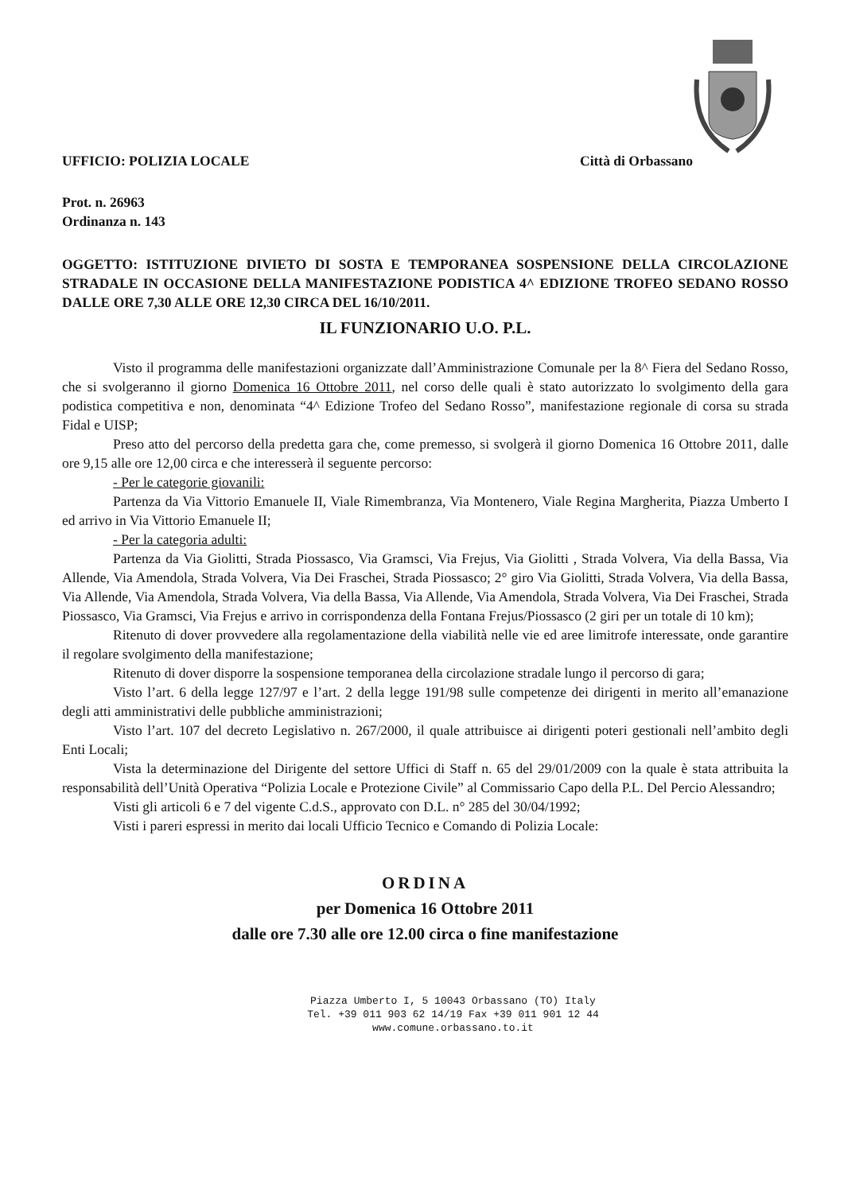UFFICIO: POLIZIA LOCALE Città di Orbassano
Prot. n. 26963
Ordinanza n. 143
OGGETTO: ISTITUZIONE DIVIETO DI SOSTA E TEMPORANEA SOSPENSIONE DELLA CIRCOLAZIONE STRADALE IN OCCASIONE DELLA MANIFESTAZIONE PODISTICA 4^ EDIZIONE TROFEO SEDANO ROSSO DALLE ORE 7,30 ALLE ORE 12,30 CIRCA DEL 16/10/2011.
IL FUNZIONARIO U.O. P.L.
Visto il programma delle manifestazioni organizzate dall’Amministrazione Comunale per la 8^ Fiera del Sedano Rosso, che si svolgeranno il giorno Domenica 16 Ottobre 2011, nel corso delle quali è stato autorizzato lo svolgimento della gara podistica competitiva e non, denominata “4^ Edizione Trofeo del Sedano Rosso”, manifestazione regionale di corsa su strada Fidal e UISP;
Preso atto del percorso della predetta gara che, come premesso, si svolgerà il giorno Domenica 16 Ottobre 2011, dalle ore 9,15 alle ore 12,00 circa e che interesserà il seguente percorso:
- Per le categorie giovanili:
Partenza da Via Vittorio Emanuele II, Viale Rimembranza, Via Montenero, Viale Regina Margherita, Piazza Umberto I ed arrivo in Via Vittorio Emanuele II;
- Per la categoria adulti:
Partenza da Via Giolitti, Strada Piossasco, Via Gramsci, Via Frejus, Via Giolitti , Strada Volvera, Via della Bassa, Via Allende, Via Amendola, Strada Volvera, Via Dei Fraschei, Strada Piossasco; 2° giro Via Giolitti, Strada Volvera, Via della Bassa, Via Allende, Via Amendola, Strada Volvera, Via della Bassa, Via Allende, Via Amendola, Strada Volvera, Via Dei Fraschei, Strada Piossasco, Via Gramsci, Via Frejus e arrivo in corrispondenza della Fontana Frejus/Piossasco (2 giri per un totale di 10 km);
Ritenuto di dover provvedere alla regolamentazione della viabilità nelle vie ed aree limitrofe interessate, onde garantire il regolare svolgimento della manifestazione;
Ritenuto di dover disporre la sospensione temporanea della circolazione stradale lungo il percorso di gara;
Visto l’art. 6 della legge 127/97 e l’art. 2 della legge 191/98 sulle competenze dei dirigenti in merito all’emanazione degli atti amministrativi delle pubbliche amministrazioni;
Visto l’art. 107 del decreto Legislativo n. 267/2000, il quale attribuisce ai dirigenti poteri gestionali nell’ambito degli Enti Locali;
Vista la determinazione del Dirigente del settore Uffici di Staff n. 65 del 29/01/2009 con la quale è stata attribuita la responsabilità dell’Unità Operativa “Polizia Locale e Protezione Civile” al Commissario Capo della P.L. Del Percio Alessandro;
Visti gli articoli 6 e 7 del vigente C.d.S., approvato con D.L. n° 285 del 30/04/1992;
Visti i pareri espressi in merito dai locali Ufficio Tecnico e Comando di Polizia Locale:
ORDINA
per Domenica 16 Ottobre 2011
dalle ore 7.30 alle ore 12.00 circa o fine manifestazione
Piazza Umberto I, 5 10043 Orbassano (TO) Italy
Tel. +39 011 903 62 14/19 Fax +39 011 901 12 44
www.comune.orbassano.to.it